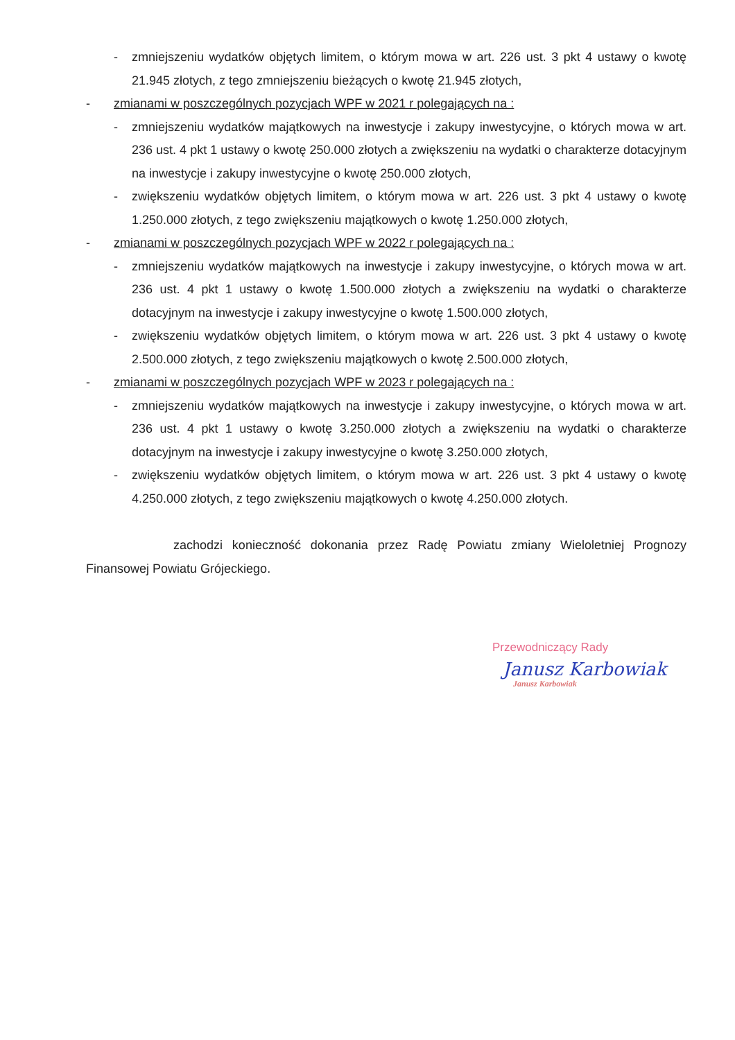- zmniejszeniu wydatków objętych limitem, o którym mowa w art. 226 ust. 3 pkt 4 ustawy o kwotę 21.945 złotych, z tego zmniejszeniu bieżących o kwotę 21.945 złotych,
- zmianami w poszczególnych pozycjach WPF w 2021 r polegających na :
- zmniejszeniu wydatków majątkowych na inwestycje i zakupy inwestycyjne, o których mowa w art. 236 ust. 4 pkt 1 ustawy o kwotę 250.000 złotych a zwiększeniu na wydatki o charakterze dotacyjnym na inwestycje i zakupy inwestycyjne o kwotę 250.000 złotych,
- zwiększeniu wydatków objętych limitem, o którym mowa w art. 226 ust. 3 pkt 4 ustawy o kwotę 1.250.000 złotych, z tego zwiększeniu majątkowych o kwotę 1.250.000 złotych,
- zmianami w poszczególnych pozycjach WPF w 2022 r polegających na :
- zmniejszeniu wydatków majątkowych na inwestycje i zakupy inwestycyjne, o których mowa w art. 236 ust. 4 pkt 1 ustawy o kwotę 1.500.000 złotych a zwiększeniu na wydatki o charakterze dotacyjnym na inwestycje i zakupy inwestycyjne o kwotę 1.500.000 złotych,
- zwiększeniu wydatków objętych limitem, o którym mowa w art. 226 ust. 3 pkt 4 ustawy o kwotę 2.500.000 złotych, z tego zwiększeniu majątkowych o kwotę 2.500.000 złotych,
- zmianami w poszczególnych pozycjach WPF w 2023 r polegających na :
- zmniejszeniu wydatków majątkowych na inwestycje i zakupy inwestycyjne, o których mowa w art. 236 ust. 4 pkt 1 ustawy o kwotę 3.250.000 złotych a zwiększeniu na wydatki o charakterze dotacyjnym na inwestycje i zakupy inwestycyjne o kwotę 3.250.000 złotych,
- zwiększeniu wydatków objętych limitem, o którym mowa w art. 226 ust. 3 pkt 4 ustawy o kwotę 4.250.000 złotych, z tego zwiększeniu majątkowych o kwotę 4.250.000 złotych.
zachodzi konieczność dokonania przez Radę Powiatu zmiany Wieloletniej Prognozy Finansowej Powiatu Grójeckiego.
Przewodniczący Rady
Janusz Karbowiak
Janusz Karbowiak